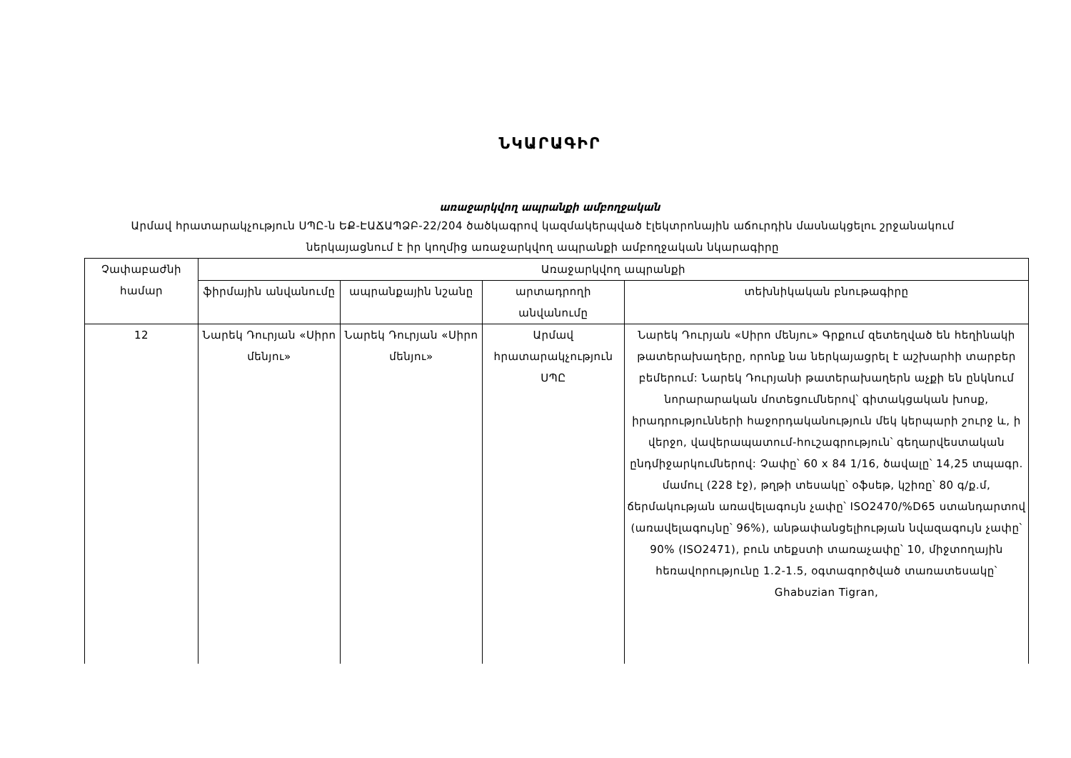ՆԿԱՐԱԳԻՐ
առաջարկվող ապրանքի ամբողջական
Արմավ հրատարակչություն ՍՊԸ-ն ԵՔ-ԷԱՃԱՊՁԲ-22/204 ծածկագրով կազմակերպված էլեկտրոնային աճուրդին մասնակցելու շրջանակում ներկայացնում է իր կողմից առաջարկվող ապրանքի ամբողջական նկարագիրը
| Չափաբաժնի համար | Առաջարկվող ապրանքի | | | |
| --- | --- | --- | --- | --- |
| | ֆիրմային անվանումը | ապրանքային նշանը | արտադրողի անվանումը | տեխնիկական բնութագիրը |
| 12 | Նարեկ Դուրյան «Սիրո մենյու» | Նարեկ Դուրյան «Սիրո մենյու» | Արմավ հրատարակչություն ՍՊԸ | Նարեկ Դուրյան «Սիրո մենյու» Գրքում զետեղված են հեղինակի թատերախաղերը, որոնք նա ներկայացրել է աշխարհի տարբեր բեմերում: Նարեկ Դուրյանի թատերախաղերն աչքի են ընկնում նորարարական մոտեցումներով՝ գիտակցական խոսք, իրադրությունների հաջորդականություն մեկ կերպարի շուրջ և, ի վերջո, վավերապատում-հուշագրություն՝ գեղարվեստական ընդմիջարկումներով: Չափը՝ 60 x 84 1/16, ծավալը՝ 14,25 տպագր. մամուլ (228 էջ), թղթի տեսակը՝ օֆսեթ, կշիռը՝ 80 գ/ք.մ, ճերմակության առավելագույն չափը՝ ISO2470/%D65 ստանդարտով (առավելագույնը՝ 96%), անթափանցելիության նվազագույն չափը՝ 90% (ISO2471), բուն տեքստի տառաչափը՝ 10, միջտողային հեռավորությունը 1.2-1.5, օգտագործված տառատեսակը՝ Ghabuzian Tigran, |